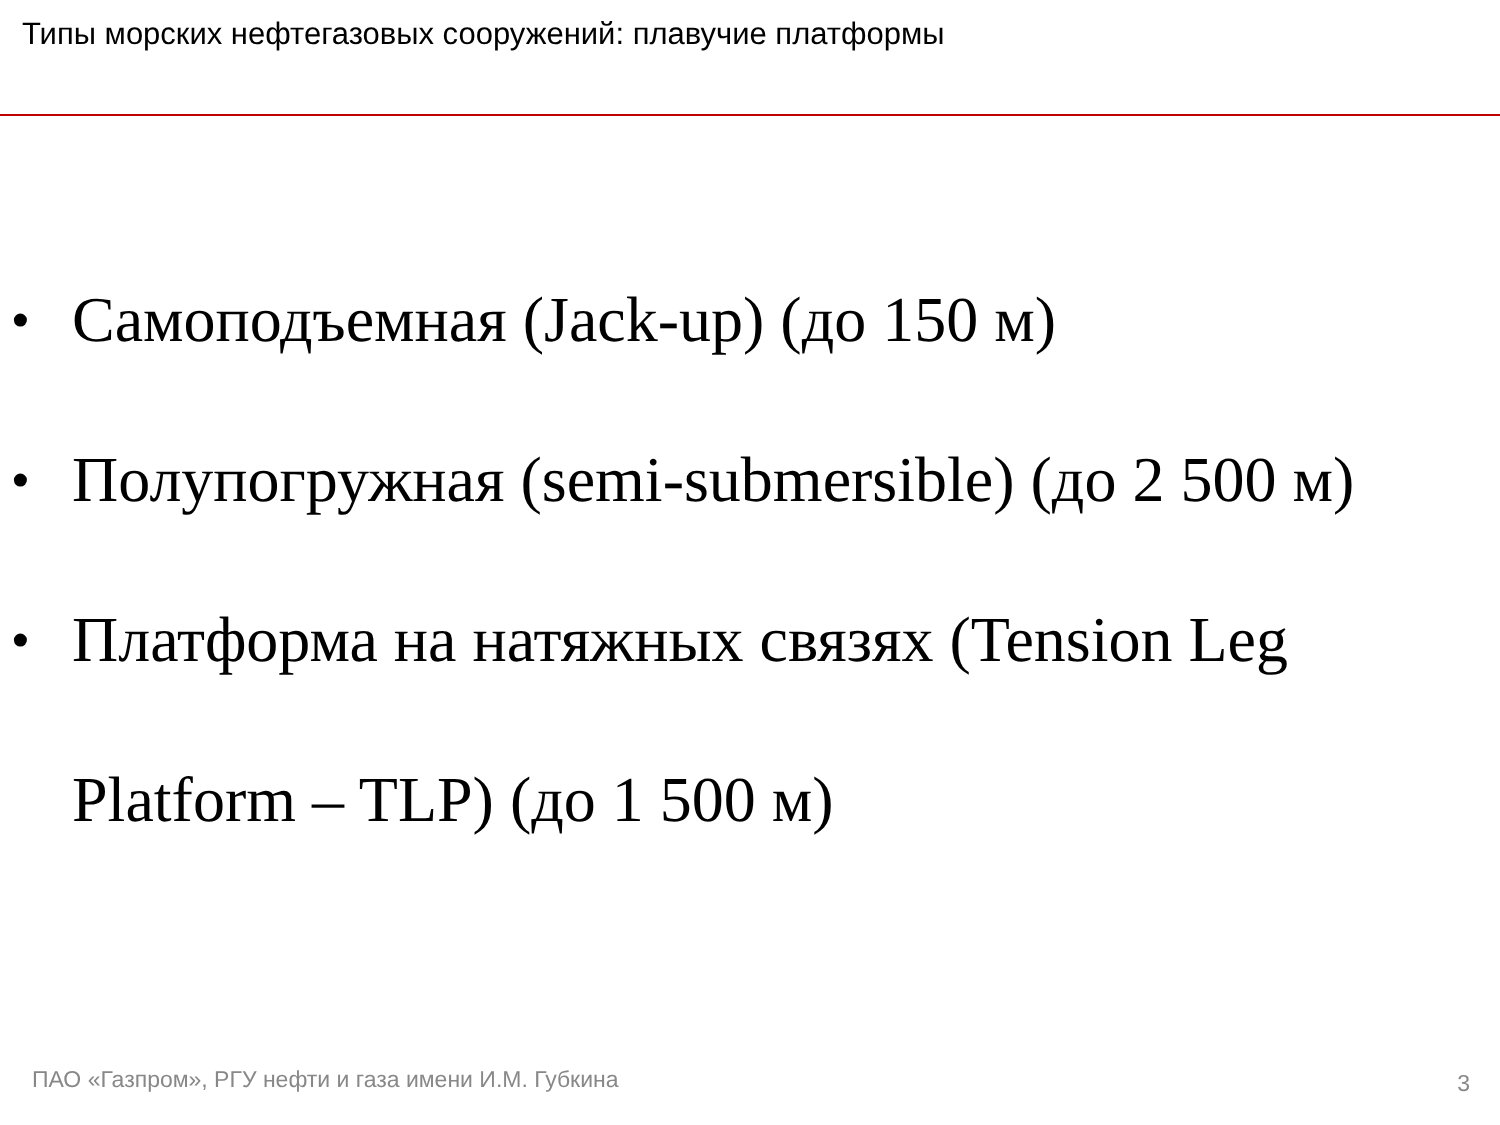Типы морских нефтегазовых сооружений: плавучие платформы
• Самоподъемная (Jack-up) (до 150 м)
• Полупогружная (semi-submersible) (до 2 500 м)
• Платформа на натяжных связях (Tension Leg Platform – TLP) (до 1 500 м)
ПАО «Газпром», РГУ нефти и газа имени И.М. Губкина
3